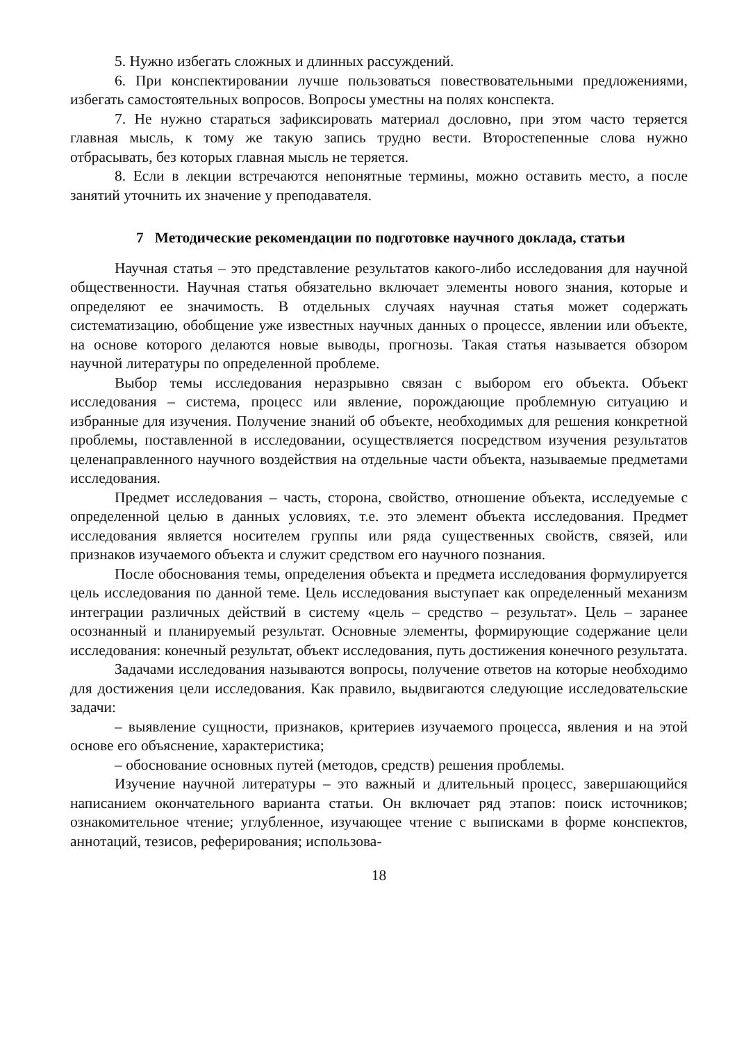5. Нужно избегать сложных и длинных рассуждений.
6. При конспектировании лучше пользоваться повествовательными предложениями, избегать самостоятельных вопросов. Вопросы уместны на полях конспекта.
7. Не нужно стараться зафиксировать материал дословно, при этом часто теряется главная мысль, к тому же такую запись трудно вести. Второстепенные слова нужно отбрасывать, без которых главная мысль не теряется.
8. Если в лекции встречаются непонятные термины, можно оставить место, а после занятий уточнить их значение у преподавателя.
7 Методические рекомендации по подготовке научного доклада, статьи
Научная статья – это представление результатов какого-либо исследования для научной общественности. Научная статья обязательно включает элементы нового знания, которые и определяют ее значимость. В отдельных случаях научная статья может содержать систематизацию, обобщение уже известных научных данных о процессе, явлении или объекте, на основе которого делаются новые выводы, прогнозы. Такая статья называется обзором научной литературы по определенной проблеме.
Выбор темы исследования неразрывно связан с выбором его объекта. Объект исследования – система, процесс или явление, порождающие проблемную ситуацию и избранные для изучения. Получение знаний об объекте, необходимых для решения конкретной проблемы, поставленной в исследовании, осуществляется посредством изучения результатов целенаправленного научного воздействия на отдельные части объекта, называемые предметами исследования.
Предмет исследования – часть, сторона, свойство, отношение объекта, исследуемые с определенной целью в данных условиях, т.е. это элемент объекта исследования. Предмет исследования является носителем группы или ряда существенных свойств, связей, или признаков изучаемого объекта и служит средством его научного познания.
После обоснования темы, определения объекта и предмета исследования формулируется цель исследования по данной теме. Цель исследования выступает как определенный механизм интеграции различных действий в систему «цель – средство – результат». Цель – заранее осознанный и планируемый результат. Основные элементы, формирующие содержание цели исследования: конечный результат, объект исследования, путь достижения конечного результата.
Задачами исследования называются вопросы, получение ответов на которые необходимо для достижения цели исследования. Как правило, выдвигаются следующие исследовательские задачи:
– выявление сущности, признаков, критериев изучаемого процесса, явления и на этой основе его объяснение, характеристика;
– обоснование основных путей (методов, средств) решения проблемы.
Изучение научной литературы – это важный и длительный процесс, завершающийся написанием окончательного варианта статьи. Он включает ряд этапов: поиск источников; ознакомительное чтение; углубленное, изучающее чтение с выписками в форме конспектов, аннотаций, тезисов, реферирования; использова-
18